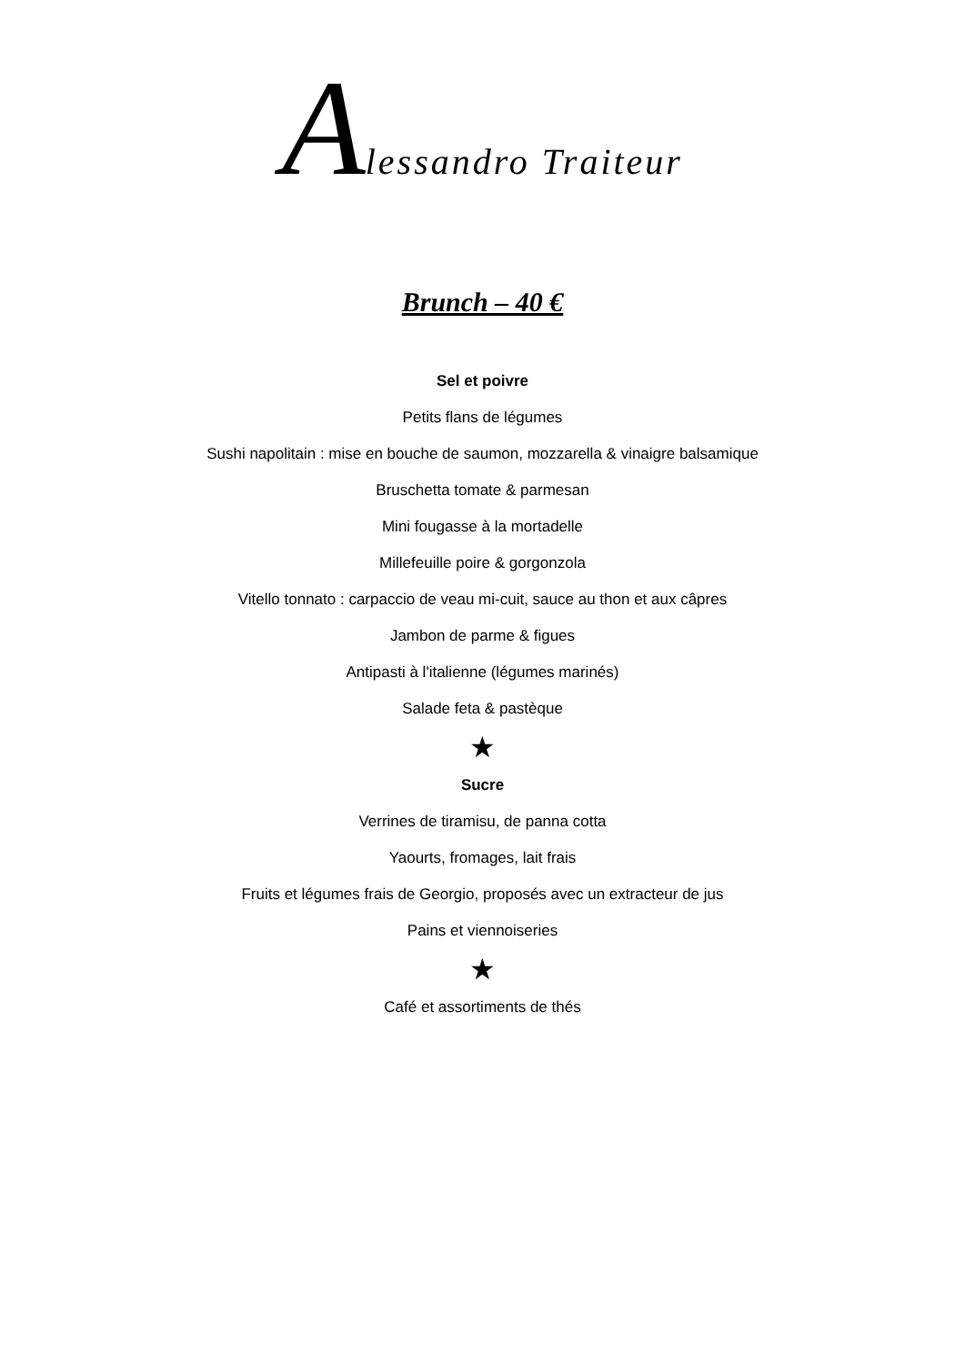Alessandro Traiteur
Brunch – 40 €
Sel et poivre
Petits flans de légumes
Sushi napolitain : mise en bouche de saumon, mozzarella & vinaigre balsamique
Bruschetta tomate & parmesan
Mini fougasse à la mortadelle
Millefeuille poire & gorgonzola
Vitello tonnato : carpaccio de veau mi-cuit, sauce au thon et aux câpres
Jambon de parme & figues
Antipasti à l'italienne (légumes marinés)
Salade feta & pastèque
★
Sucre
Verrines de tiramisu, de panna cotta
Yaourts, fromages, lait frais
Fruits et légumes frais de Georgio, proposés avec un extracteur de jus
Pains et viennoiseries
★
Café et assortiments de thés